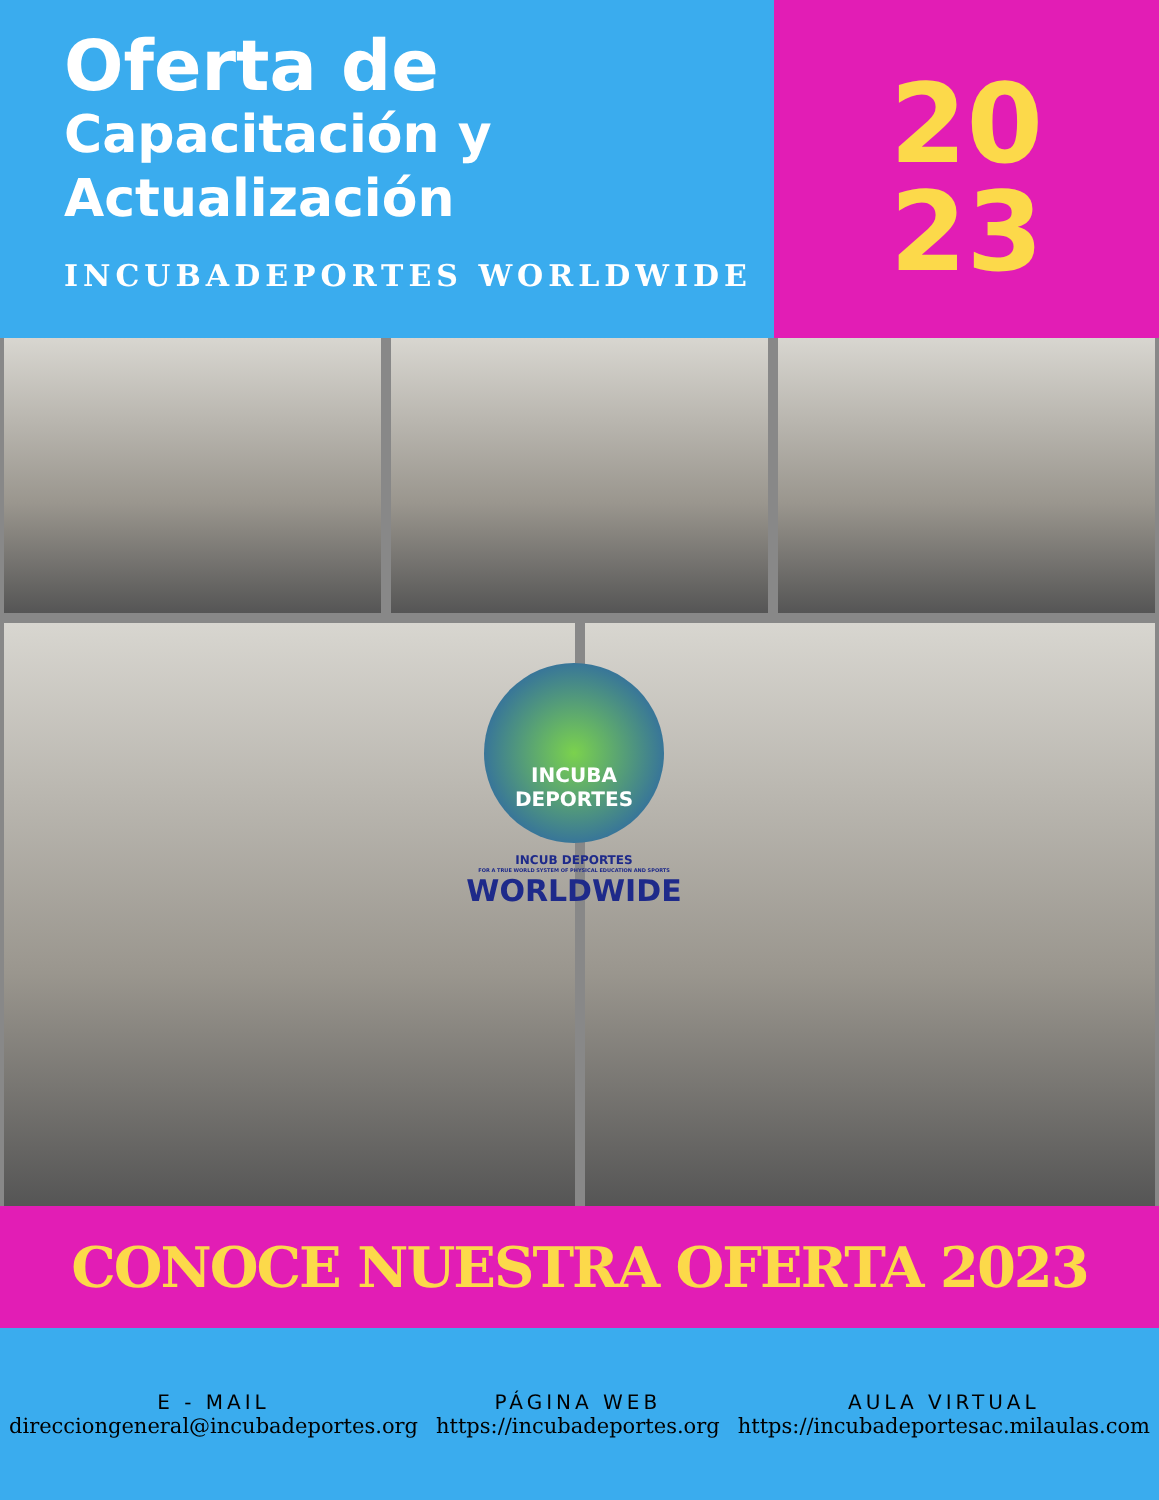Oferta de
Capacitación y
Actualización
INCUBADEPORTES WORLDWIDE
20
23
INCUBA DEPORTES
INCUB DEPORTES
FOR A TRUE WORLD SYSTEM OF PHYSICAL EDUCATION AND SPORTS
WORLDWIDE
CONOCE NUESTRA OFERTA 2023
E - MAIL
direcciongeneral@incubadeportes.org
PÁGINA WEB
https://incubadeportes.org
AULA VIRTUAL
https://incubadeportesac.milaulas.com